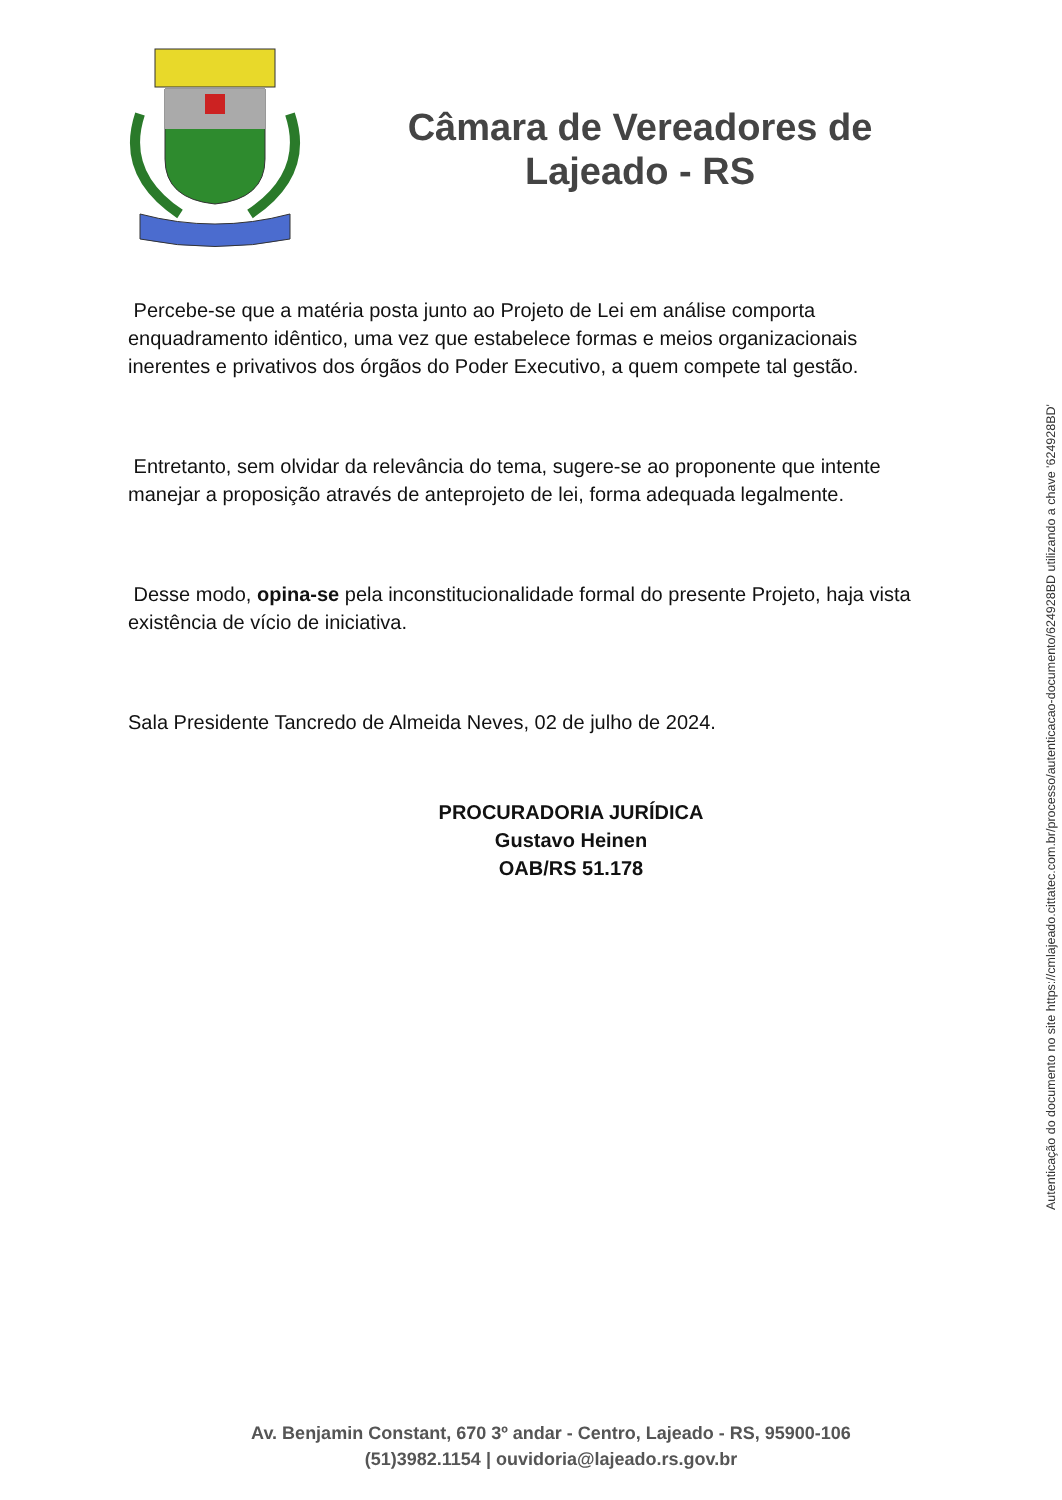Câmara de Vereadores de
Lajeado - RS
Percebe-se que a matéria posta junto ao Projeto de Lei em análise comporta enquadramento idêntico, uma vez que estabelece formas e meios organizacionais inerentes e privativos dos órgãos do Poder Executivo, a quem compete tal gestão.
Entretanto, sem olvidar da relevância do tema, sugere-se ao proponente que intente manejar a proposição através de anteprojeto de lei, forma adequada legalmente.
Desse modo, opina-se pela inconstitucionalidade formal do presente Projeto, haja vista existência de vício de iniciativa.
Sala Presidente Tancredo de Almeida Neves, 02 de julho de 2024.
PROCURADORIA JURÍDICA
Gustavo Heinen
OAB/RS 51.178
Autenticação do documento no site https://cmlajeado.cittatec.com.br/processo/autenticacao-documento/624928BD utilizando a chave '624928BD'
Av. Benjamin Constant, 670 3º andar - Centro, Lajeado - RS, 95900-106
(51)3982.1154 | ouvidoria@lajeado.rs.gov.br